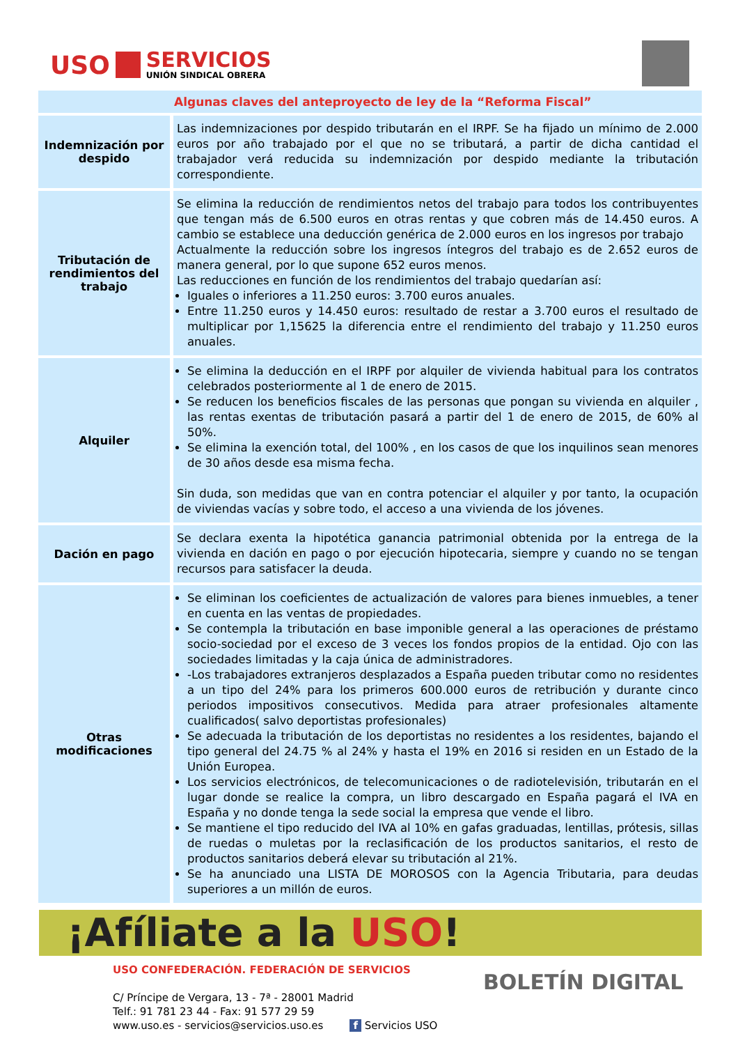USO
SERVICIOS
UNIÓN SINDICAL OBRERA
| Algunas claves del anteproyecto de ley de la “Reforma Fiscal” | |
| --- | --- |
| Indemnización por despido | Las indemnizaciones por despido tributarán en el IRPF. Se ha fijado un mínimo de 2.000 euros por año trabajado por el que no se tributará, a partir de dicha cantidad el trabajador verá reducida su indemnización por despido mediante la tributación correspondiente. |
| Tributación de rendimientos del trabajo | Se elimina la reducción de rendimientos netos del trabajo para todos los contribuyentes que tengan más de 6.500 euros en otras rentas y que cobren más de 14.450 euros. A cambio se establece una deducción genérica de 2.000 euros en los ingresos por trabajo Actualmente la reducción sobre los ingresos íntegros del trabajo es de 2.652 euros de manera general, por lo que supone 652 euros menos. Las reducciones en función de los rendimientos del trabajo quedarían así: Iguales o inferiores a 11.250 euros: 3.700 euros anuales. Entre 11.250 euros y 14.450 euros: resultado de restar a 3.700 euros el resultado de multiplicar por 1,15625 la diferencia entre el rendimiento del trabajo y 11.250 euros anuales. |
| Alquiler | Se elimina la deducción en el IRPF por alquiler de vivienda habitual para los contratos celebrados posteriormente al 1 de enero de 2015. Se reducen los beneficios fiscales de las personas que pongan su vivienda en alquiler , las rentas exentas de tributación pasará a partir del 1 de enero de 2015, de 60% al 50%. Se elimina la exención total, del 100% , en los casos de que los inquilinos sean menores de 30 años desde esa misma fecha. Sin duda, son medidas que van en contra potenciar el alquiler y por tanto, la ocupación de viviendas vacías y sobre todo, el acceso a una vivienda de los jóvenes. |
| Dación en pago | Se declara exenta la hipotética ganancia patrimonial obtenida por la entrega de la vivienda en dación en pago o por ejecución hipotecaria, siempre y cuando no se tengan recursos para satisfacer la deuda. |
| Otras modificaciones | Se eliminan los coeficientes de actualización de valores para bienes inmuebles, a tener en cuenta en las ventas de propiedades. Se contempla la tributación en base imponible general a las operaciones de préstamo socio-sociedad por el exceso de 3 veces los fondos propios de la entidad. Ojo con las sociedades limitadas y la caja única de administradores. -Los trabajadores extranjeros desplazados a España pueden tributar como no residentes a un tipo del 24% para los primeros 600.000 euros de retribución y durante cinco periodos impositivos consecutivos. Medida para atraer profesionales altamente cualificados( salvo deportistas profesionales) Se adecuada la tributación de los deportistas no residentes a los residentes, bajando el tipo general del 24.75 % al 24% y hasta el 19% en 2016 si residen en un Estado de la Unión Europea. Los servicios electrónicos, de telecomunicaciones o de radiotelevisión, tributarán en el lugar donde se realice la compra, un libro descargado en España pagará el IVA en España y no donde tenga la sede social la empresa que vende el libro. Se mantiene el tipo reducido del IVA al 10% en gafas graduadas, lentillas, prótesis, sillas de ruedas o muletas por la reclasificación de los productos sanitarios, el resto de productos sanitarios deberá elevar su tributación al 21%. Se ha anunciado una LISTA DE MOROSOS con la Agencia Tributaria, para deudas superiores a un millón de euros. |
¡Afíliate a la USO!
USO CONFEDERACIÓN. FEDERACIÓN DE SERVICIOS
C/ Príncipe de Vergara, 13 - 7ª - 28001 Madrid
Telf.: 91 781 23 44 - Fax: 91 577 29 59
www.uso.es - servicios@servicios.uso.es f Servicios USO
BOLETÍN DIGITAL